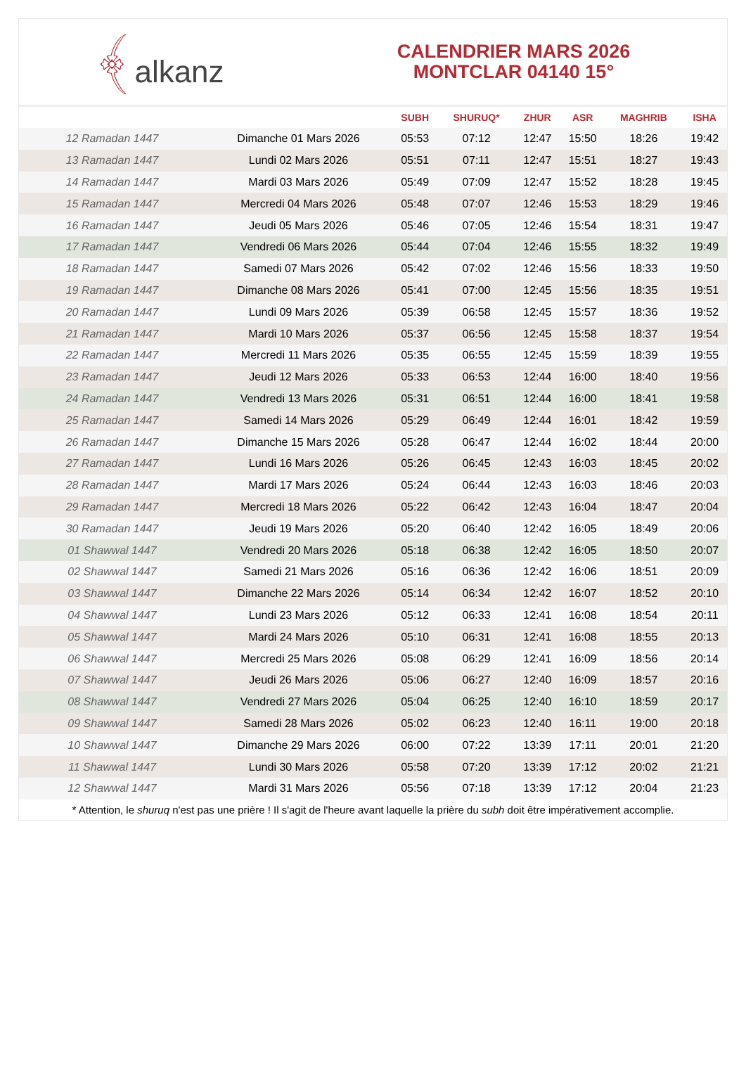﴾alkanz
CALENDRIER MARS 2026
MONTCLAR 04140 15°
| | | SUBH | SHURUQ* | ZHUR | ASR | MAGHRIB | ISHA |
| --- | --- | --- | --- | --- | --- | --- | --- |
| 12 Ramadan 1447 | Dimanche 01 Mars 2026 | 05:53 | 07:12 | 12:47 | 15:50 | 18:26 | 19:42 |
| 13 Ramadan 1447 | Lundi 02 Mars 2026 | 05:51 | 07:11 | 12:47 | 15:51 | 18:27 | 19:43 |
| 14 Ramadan 1447 | Mardi 03 Mars 2026 | 05:49 | 07:09 | 12:47 | 15:52 | 18:28 | 19:45 |
| 15 Ramadan 1447 | Mercredi 04 Mars 2026 | 05:48 | 07:07 | 12:46 | 15:53 | 18:29 | 19:46 |
| 16 Ramadan 1447 | Jeudi 05 Mars 2026 | 05:46 | 07:05 | 12:46 | 15:54 | 18:31 | 19:47 |
| 17 Ramadan 1447 | Vendredi 06 Mars 2026 | 05:44 | 07:04 | 12:46 | 15:55 | 18:32 | 19:49 |
| 18 Ramadan 1447 | Samedi 07 Mars 2026 | 05:42 | 07:02 | 12:46 | 15:56 | 18:33 | 19:50 |
| 19 Ramadan 1447 | Dimanche 08 Mars 2026 | 05:41 | 07:00 | 12:45 | 15:56 | 18:35 | 19:51 |
| 20 Ramadan 1447 | Lundi 09 Mars 2026 | 05:39 | 06:58 | 12:45 | 15:57 | 18:36 | 19:52 |
| 21 Ramadan 1447 | Mardi 10 Mars 2026 | 05:37 | 06:56 | 12:45 | 15:58 | 18:37 | 19:54 |
| 22 Ramadan 1447 | Mercredi 11 Mars 2026 | 05:35 | 06:55 | 12:45 | 15:59 | 18:39 | 19:55 |
| 23 Ramadan 1447 | Jeudi 12 Mars 2026 | 05:33 | 06:53 | 12:44 | 16:00 | 18:40 | 19:56 |
| 24 Ramadan 1447 | Vendredi 13 Mars 2026 | 05:31 | 06:51 | 12:44 | 16:00 | 18:41 | 19:58 |
| 25 Ramadan 1447 | Samedi 14 Mars 2026 | 05:29 | 06:49 | 12:44 | 16:01 | 18:42 | 19:59 |
| 26 Ramadan 1447 | Dimanche 15 Mars 2026 | 05:28 | 06:47 | 12:44 | 16:02 | 18:44 | 20:00 |
| 27 Ramadan 1447 | Lundi 16 Mars 2026 | 05:26 | 06:45 | 12:43 | 16:03 | 18:45 | 20:02 |
| 28 Ramadan 1447 | Mardi 17 Mars 2026 | 05:24 | 06:44 | 12:43 | 16:03 | 18:46 | 20:03 |
| 29 Ramadan 1447 | Mercredi 18 Mars 2026 | 05:22 | 06:42 | 12:43 | 16:04 | 18:47 | 20:04 |
| 30 Ramadan 1447 | Jeudi 19 Mars 2026 | 05:20 | 06:40 | 12:42 | 16:05 | 18:49 | 20:06 |
| 01 Shawwal 1447 | Vendredi 20 Mars 2026 | 05:18 | 06:38 | 12:42 | 16:05 | 18:50 | 20:07 |
| 02 Shawwal 1447 | Samedi 21 Mars 2026 | 05:16 | 06:36 | 12:42 | 16:06 | 18:51 | 20:09 |
| 03 Shawwal 1447 | Dimanche 22 Mars 2026 | 05:14 | 06:34 | 12:42 | 16:07 | 18:52 | 20:10 |
| 04 Shawwal 1447 | Lundi 23 Mars 2026 | 05:12 | 06:33 | 12:41 | 16:08 | 18:54 | 20:11 |
| 05 Shawwal 1447 | Mardi 24 Mars 2026 | 05:10 | 06:31 | 12:41 | 16:08 | 18:55 | 20:13 |
| 06 Shawwal 1447 | Mercredi 25 Mars 2026 | 05:08 | 06:29 | 12:41 | 16:09 | 18:56 | 20:14 |
| 07 Shawwal 1447 | Jeudi 26 Mars 2026 | 05:06 | 06:27 | 12:40 | 16:09 | 18:57 | 20:16 |
| 08 Shawwal 1447 | Vendredi 27 Mars 2026 | 05:04 | 06:25 | 12:40 | 16:10 | 18:59 | 20:17 |
| 09 Shawwal 1447 | Samedi 28 Mars 2026 | 05:02 | 06:23 | 12:40 | 16:11 | 19:00 | 20:18 |
| 10 Shawwal 1447 | Dimanche 29 Mars 2026 | 06:00 | 07:22 | 13:39 | 17:11 | 20:01 | 21:20 |
| 11 Shawwal 1447 | Lundi 30 Mars 2026 | 05:58 | 07:20 | 13:39 | 17:12 | 20:02 | 21:21 |
| 12 Shawwal 1447 | Mardi 31 Mars 2026 | 05:56 | 07:18 | 13:39 | 17:12 | 20:04 | 21:23 |
* Attention, le shuruq n'est pas une prière ! Il s'agit de l'heure avant laquelle la prière du subh doit être impérativement accomplie.